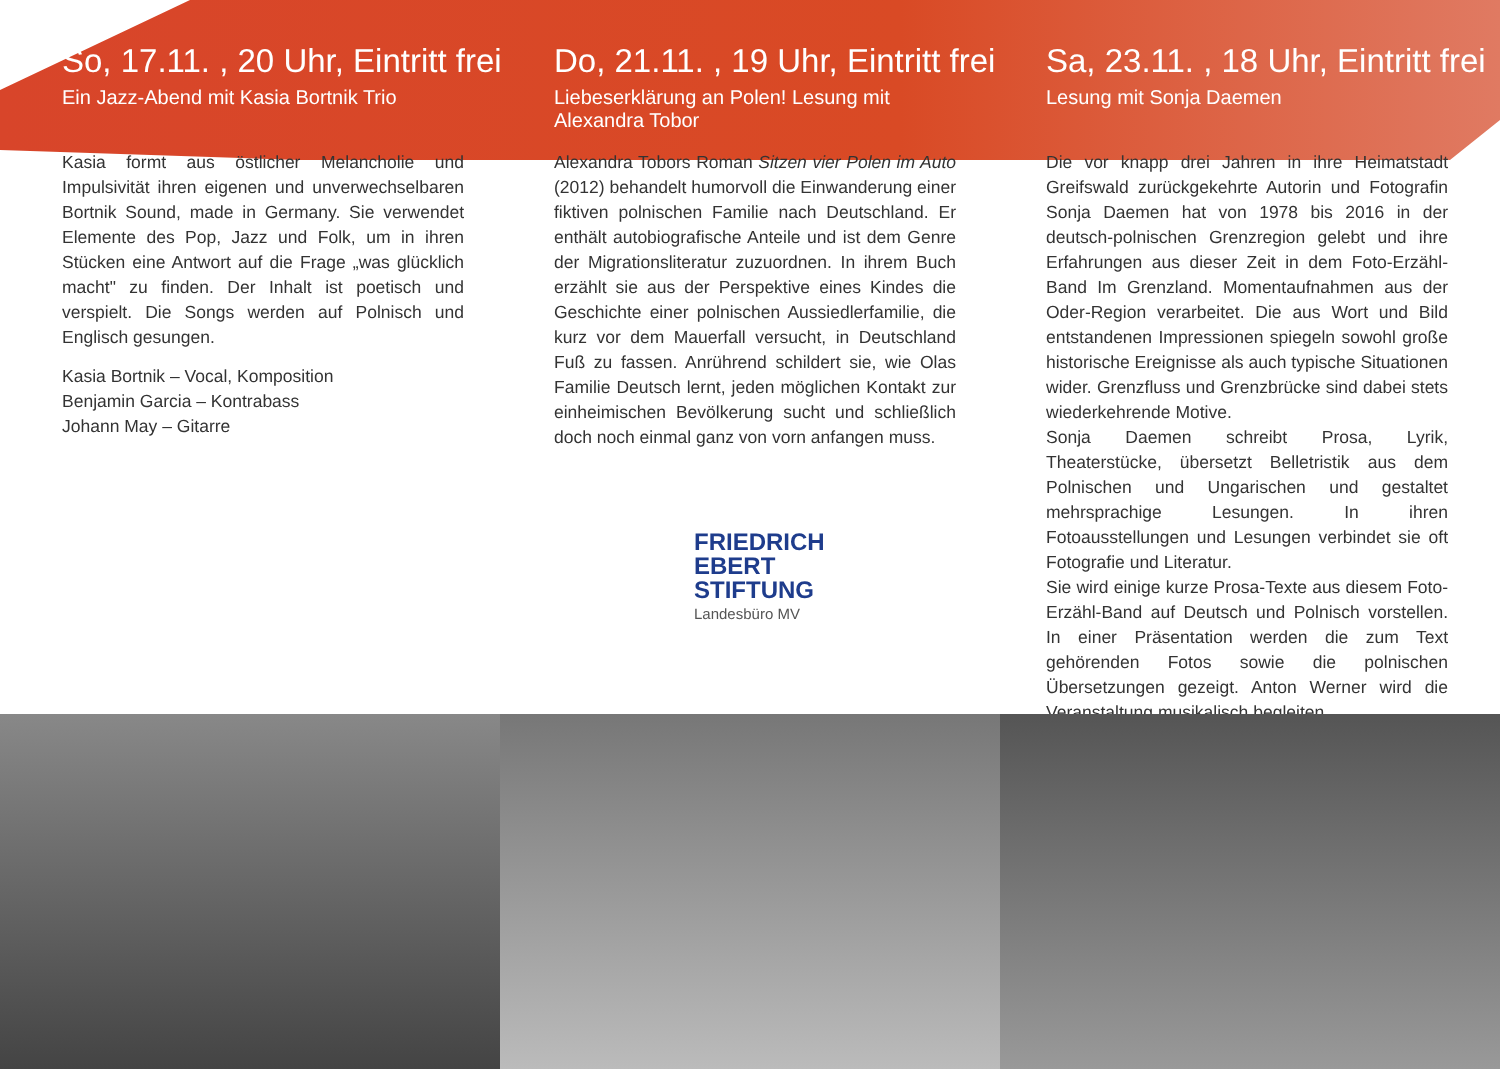So, 17.11. , 20 Uhr, Eintritt frei
Ein Jazz-Abend mit Kasia Bortnik Trio
Kasia formt aus östlicher Melancholie und Impulsivität ihren eigenen und unverwechselbaren Bortnik Sound, made in Germany. Sie verwendet Elemente des Pop, Jazz und Folk, um in ihren Stücken eine Antwort auf die Frage „was glücklich macht" zu finden. Der Inhalt ist poetisch und verspielt. Die Songs werden auf Polnisch und Englisch gesungen.
Kasia Bortnik – Vocal, Komposition
Benjamin Garcia – Kontrabass
Johann May – Gitarre
Do, 21.11. , 19 Uhr, Eintritt frei
Liebeserklärung an Polen! Lesung mit Alexandra Tobor
Alexandra Tobors Roman Sitzen vier Polen im Auto (2012) behandelt humorvoll die Einwanderung einer fiktiven polnischen Familie nach Deutschland. Er enthält autobiografische Anteile und ist dem Genre der Migrationsliteratur zuzuordnen. In ihrem Buch erzählt sie aus der Perspektive eines Kindes die Geschichte einer polnischen Aussiedlerfamilie, die kurz vor dem Mauerfall versucht, in Deutschland Fuß zu fassen. Anrührend schildert sie, wie Olas Familie Deutsch lernt, jeden möglichen Kontakt zur einheimischen Bevölkerung sucht und schließlich doch noch einmal ganz von vorn anfangen muss.
FRIEDRICH
EBERT
STIFTUNG
Landesbüro MV
Sa, 23.11. , 18 Uhr, Eintritt frei
Lesung mit Sonja Daemen
Die vor knapp drei Jahren in ihre Heimatstadt Greifswald zurückgekehrte Autorin und Fotografin Sonja Daemen hat von 1978 bis 2016 in der deutsch-polnischen Grenzregion gelebt und ihre Erfahrungen aus dieser Zeit in dem Foto-Erzähl-Band Im Grenzland. Momentaufnahmen aus der Oder-Region verarbeitet. Die aus Wort und Bild entstandenen Impressionen spiegeln sowohl große historische Ereignisse als auch typische Situationen wider. Grenzfluss und Grenzbrücke sind dabei stets wiederkehrende Motive.
Sonja Daemen schreibt Prosa, Lyrik, Theaterstücke, übersetzt Belletristik aus dem Polnischen und Ungarischen und gestaltet mehrsprachige Lesungen. In ihren Fotoausstellungen und Lesungen verbindet sie oft Fotografie und Literatur.
Sie wird einige kurze Prosa-Texte aus diesem Foto-Erzähl-Band auf Deutsch und Polnisch vorstellen. In einer Präsentation werden die zum Text gehörenden Fotos sowie die polnischen Übersetzungen gezeigt. Anton Werner wird die Veranstaltung musikalisch begleiten.